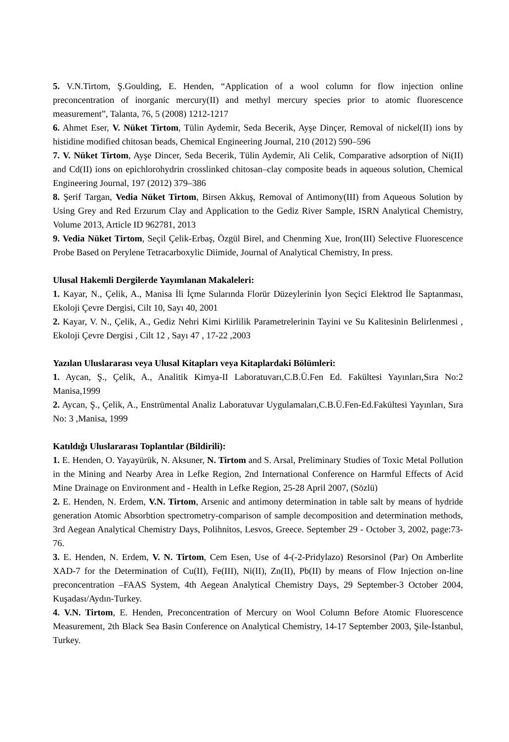5. V.N.Tirtom, Ş.Goulding, E. Henden, “Application of a wool column for flow injection online preconcentration of inorganic mercury(II) and methyl mercury species prior to atomic fluorescence measurement”, Talanta, 76, 5 (2008) 1212-1217
6. Ahmet Eser, V. Nüket Tirtom, Tülin Aydemir, Seda Becerik, Ayşe Dinçer, Removal of nickel(II) ions by histidine modified chitosan beads, Chemical Engineering Journal, 210 (2012) 590–596
7. V. Nüket Tirtom, Ayşe Dincer, Seda Becerik, Tülin Aydemir, Ali Celik, Comparative adsorption of Ni(II) and Cd(II) ions on epichlorohydrin crosslinked chitosan–clay composite beads in aqueous solution, Chemical Engineering Journal, 197 (2012) 379–386
8. Şerif Targan, Vedia Nüket Tirtom, Birsen Akkuş, Removal of Antimony(III) from Aqueous Solution by Using Grey and Red Erzurum Clay and Application to the Gediz River Sample, ISRN Analytical Chemistry, Volume 2013, Article ID 962781, 2013
9. Vedia Nüket Tirtom, Seçil Çelik-Erbaş, Özgül Birel, and Chenming Xue, Iron(III) Selective Fluorescence Probe Based on Perylene Tetracarboxylic Diimide, Journal of Analytical Chemistry, In press.
Ulusal Hakemli Dergilerde Yayımlanan Makaleleri:
1. Kayar, N., Çelik, A., Manisa İli İçme Sularında Florür Düzeylerinin İyon Seçici Elektrod İle Saptanması, Ekoloji Çevre Dergisi, Cilt 10, Sayı 40, 2001
2. Kayar, V. N., Çelik, A., Gediz Nehri Kimi Kirlilik Parametrelerinin Tayini ve Su Kalitesinin Belirlenmesi , Ekoloji Çevre Dergisi , Cilt 12 , Sayı 47 , 17-22 ,2003
Yazılan Uluslararası veya Ulusal Kitapları veya Kitaplardaki Bölümleri:
1. Aycan, Ş., Çelik, A., Analitik Kimya-II Laboratuvarı,C.B.Ü.Fen Ed. Fakültesi Yayınları,Sıra No:2 Manisa,1999
2. Aycan, Ş., Çelik, A., Enstrümental Analiz Laboratuvar Uygulamaları,C.B.Ü.Fen-Ed.Fakültesi Yayınları, Sıra No: 3 ,Manisa, 1999
Katıldığı Uluslararası Toplantılar (Bildirili):
1. E. Henden, O. Yayayürük, N. Aksuner, N. Tirtom and S. Arsal, Preliminary Studies of Toxic Metal Pollution in the Mining and Nearby Area in Lefke Region, 2nd International Conference on Harmful Effects of Acid Mine Drainage on Environment and - Health in Lefke Region, 25-28 April 2007, (Sözlü)
2. E. Henden, N. Erdem, V.N. Tirtom, Arsenic and antimony determination in table salt by means of hydride generation Atomic Absorbtion spectrometry-comparison of sample decomposition and determination methods, 3rd Aegean Analytical Chemistry Days, Polihnitos, Lesvos, Greece. September 29 - October 3, 2002, page:73-76.
3. E. Henden, N. Erdem, V. N. Tirtom, Cem Esen, Use of 4-(-2-Pridylazo) Resorsinol (Par) On Amberlite XAD-7 for the Determination of Cu(II), Fe(III), Ni(II), Zn(II), Pb(II) by means of Flow Injection on-line preconcentration –FAAS System, 4th Aegean Analytical Chemistry Days, 29 September-3 October 2004, Kuşadası/Aydın-Turkey.
4. V.N. Tirtom, E. Henden, Preconcentration of Mercury on Wool Column Before Atomic Fluorescence Measurement, 2th Black Sea Basin Conference on Analytical Chemistry, 14-17 September 2003, Şile-İstanbul, Turkey.